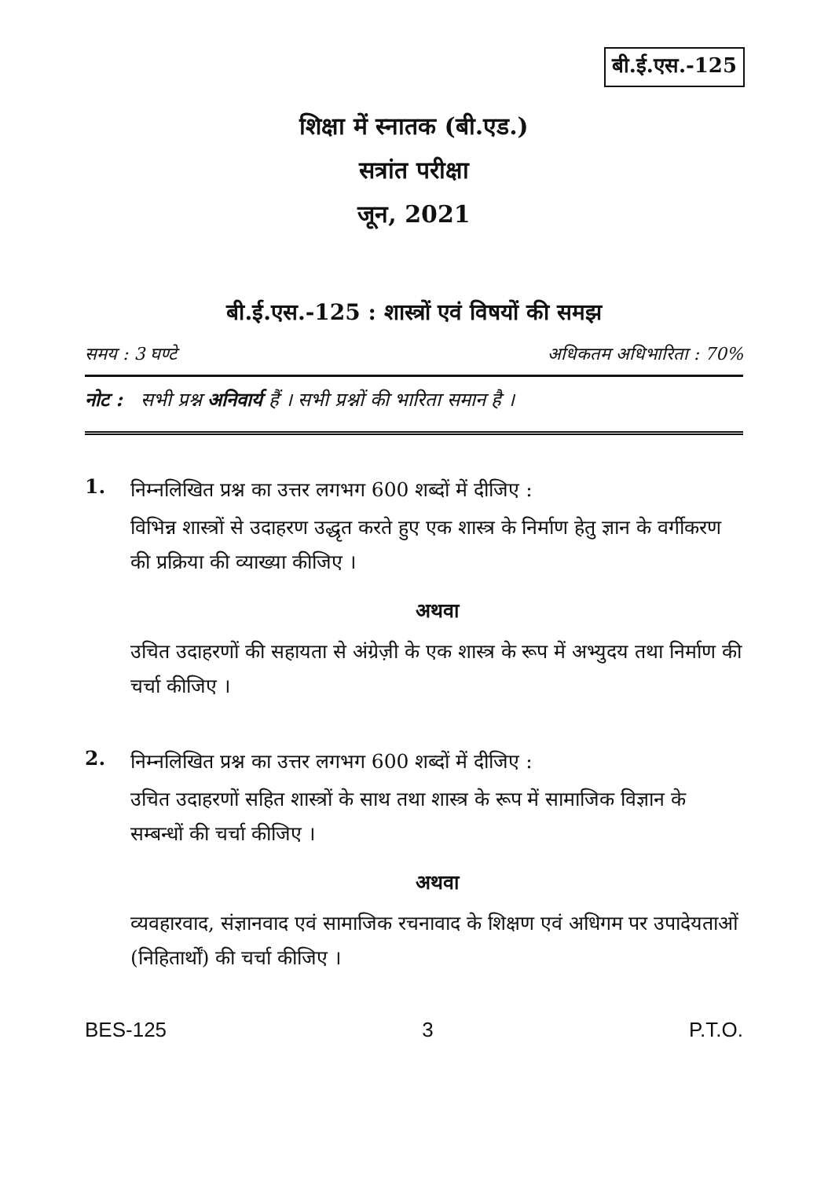बी.ई.एस.-125
शिक्षा में स्नातक (बी.एड.)
सत्रांत परीक्षा
जून, 2021
बी.ई.एस.-125 : शास्त्रों एवं विषयों की समझ
समय : 3 घण्टे अधिकतम अधिभारिता : 70%
नोट : सभी प्रश्न अनिवार्य हैं । सभी प्रश्नों की भारिता समान है ।
1.
निम्नलिखित प्रश्न का उत्तर लगभग 600 शब्दों में दीजिए :
विभिन्न शास्त्रों से उदाहरण उद्धृत करते हुए एक शास्त्र के निर्माण हेतु ज्ञान के वर्गीकरण की प्रक्रिया की व्याख्या कीजिए ।
अथवा
उचित उदाहरणों की सहायता से अंग्रेज़ी के एक शास्त्र के रूप में अभ्युदय तथा निर्माण की चर्चा कीजिए ।
2.
निम्नलिखित प्रश्न का उत्तर लगभग 600 शब्दों में दीजिए :
उचित उदाहरणों सहित शास्त्रों के साथ तथा शास्त्र के रूप में सामाजिक विज्ञान के सम्बन्धों की चर्चा कीजिए ।
अथवा
व्यवहारवाद, संज्ञानवाद एवं सामाजिक रचनावाद के शिक्षण एवं अधिगम पर उपादेयताओं (निहितार्थों) की चर्चा कीजिए ।
BES-125 3 P.T.O.